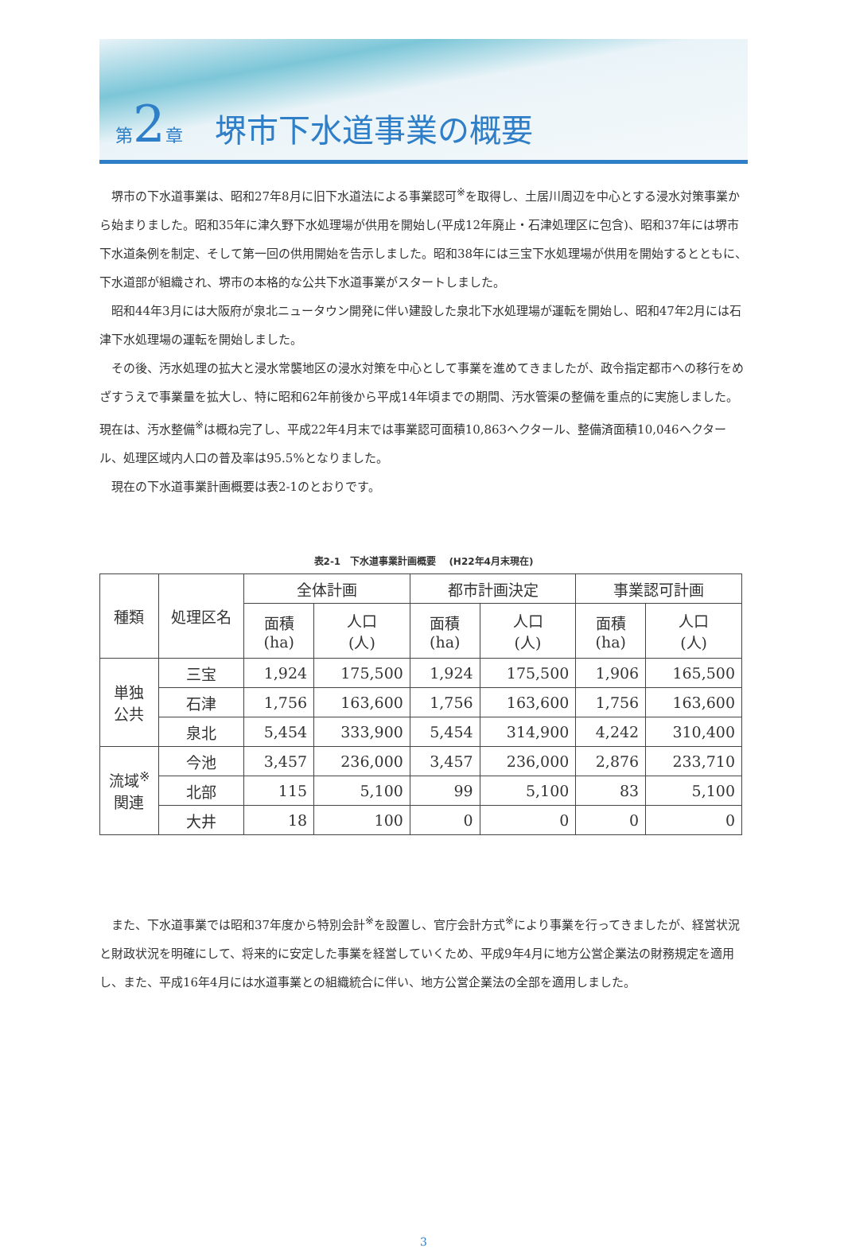第 2 章　堺市下水道事業の概要
堺市の下水道事業は、昭和27年8月に旧下水道法による事業認可<sup>※</sup>を取得し、土居川周辺を中心とする浸水対策事業から始まりました。昭和35年に津久野下水処理場が供用を開始し(平成12年廃止・石津処理区に包含)、昭和37年には堺市下水道条例を制定、そして第一回の供用開始を告示しました。昭和38年には三宝下水処理場が供用を開始するとともに、下水道部が組織され、堺市の本格的な公共下水道事業がスタートしました。
昭和44年3月には大阪府が泉北ニュータウン開発に伴い建設した泉北下水処理場が運転を開始し、昭和47年2月には石津下水処理場の運転を開始しました。
その後、汚水処理の拡大と浸水常襲地区の浸水対策を中心として事業を進めてきましたが、政令指定都市への移行をめざすうえで事業量を拡大し、特に昭和62年前後から平成14年頃までの期間、汚水管渠の整備を重点的に実施しました。現在は、汚水整備<sup>※</sup>は概ね完了し、平成22年4月末では事業認可面積10,863ヘクタール、整備済面積10,046ヘクタール、処理区域内人口の普及率は95.5%となりました。
現在の下水道事業計画概要は表2-1のとおりです。
表2-1　下水道事業計画概要　 (H22年4月末現在)
| 種類 | 処理区名 | 全体計画 | | 都市計画決定 | | 事業認可計画 | |
| --- | --- | --- | --- | --- | --- | --- | --- |
| | | 面積 (ha) | 人口 (人) | 面積 (ha) | 人口 (人) | 面積 (ha) | 人口 (人) |
| 単独 公共 | 三宝 | 1,924 | 175,500 | 1,924 | 175,500 | 1,906 | 165,500 |
| | 石津 | 1,756 | 163,600 | 1,756 | 163,600 | 1,756 | 163,600 |
| | 泉北 | 5,454 | 333,900 | 5,454 | 314,900 | 4,242 | 310,400 |
| 流域<sup>※</sup> 関連 | 今池 | 3,457 | 236,000 | 3,457 | 236,000 | 2,876 | 233,710 |
| | 北部 | 115 | 5,100 | 99 | 5,100 | 83 | 5,100 |
| | 大井 | 18 | 100 | 0 | 0 | 0 | 0 |
また、下水道事業では昭和37年度から特別会計<sup>※</sup>を設置し、官庁会計方式<sup>※</sup>により事業を行ってきましたが、経営状況と財政状況を明確にして、将来的に安定した事業を経営していくため、平成9年4月に地方公営企業法の財務規定を適用し、また、平成16年4月には水道事業との組織統合に伴い、地方公営企業法の全部を適用しました。
3